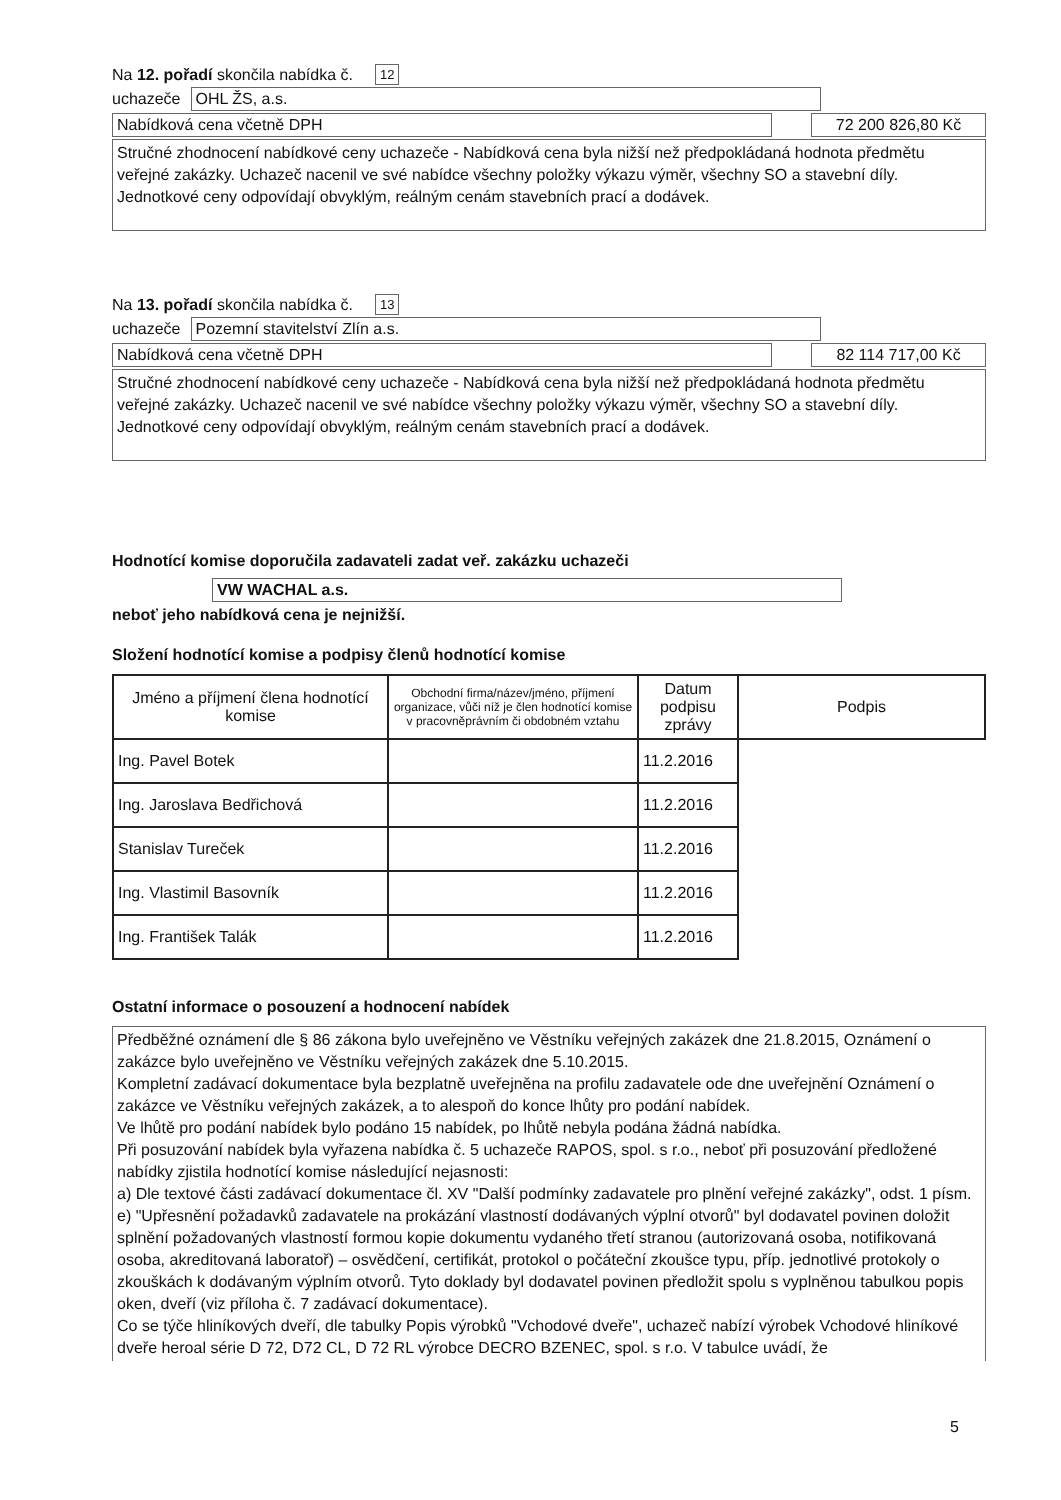Na 12. pořadí skončila nabídka č. 12
uchazeče OHL ŽS, a.s.
Nabídková cena včetně DPH 72 200 826,80 Kč
Stručné zhodnocení nabídkové ceny uchazeče - Nabídková cena byla nižší než předpokládaná hodnota předmětu veřejné zakázky. Uchazeč nacenil ve své nabídce všechny položky výkazu výměr, všechny SO a stavební díly. Jednotkové ceny odpovídají obvyklým, reálným cenám stavebních prací a dodávek.
Na 13. pořadí skončila nabídka č. 13
uchazeče Pozemní stavitelství Zlín a.s.
Nabídková cena včetně DPH 82 114 717,00 Kč
Stručné zhodnocení nabídkové ceny uchazeče - Nabídková cena byla nižší než předpokládaná hodnota předmětu veřejné zakázky. Uchazeč nacenil ve své nabídce všechny položky výkazu výměr, všechny SO a stavební díly. Jednotkové ceny odpovídají obvyklým, reálným cenám stavebních prací a dodávek.
Hodnotící komise doporučila zadavateli zadat veř. zakázku uchazeči
VW WACHAL a.s.
neboť jeho nabídková cena je nejnižší.
Složení hodnotící komise a podpisy členů hodnotící komise
| Jméno a příjmení člena hodnotící komise | Obchodní firma/název/jméno, příjmení organizace, vůči níž je člen hodnotící komise v pracovněprávním či obdobném vztahu | Datum podpisu zprávy | Podpis |
| --- | --- | --- | --- |
| Ing. Pavel Botek | | 11.2.2016 | |
| Ing. Jaroslava Bedřichová | | 11.2.2016 | |
| Stanislav Tureček | | 11.2.2016 | |
| Ing. Vlastimil Basovník | | 11.2.2016 | |
| Ing. František Talák | | 11.2.2016 | |
Ostatní informace o posouzení a hodnocení nabídek
Předběžné oznámení dle § 86 zákona bylo uveřejněno ve Věstníku veřejných zakázek dne 21.8.2015, Oznámení o zakázce bylo uveřejněno ve Věstníku veřejných zakázek dne 5.10.2015.
Kompletní zadávací dokumentace byla bezplatně uveřejněna na profilu zadavatele ode dne uveřejnění Oznámení o zakázce ve Věstníku veřejných zakázek, a to alespoň do konce lhůty pro podání nabídek.
Ve lhůtě pro podání nabídek bylo podáno 15 nabídek, po lhůtě nebyla podána žádná nabídka.
Při posuzování nabídek byla vyřazena nabídka č. 5 uchazeče RAPOS, spol. s r.o., neboť při posuzování předložené nabídky zjistila hodnotící komise následující nejasnosti:
a) Dle textové části zadávací dokumentace čl. XV "Další podmínky zadavatele pro plnění veřejné zakázky", odst. 1 písm. e) "Upřesnění požadavků zadavatele na prokázání vlastností dodávaných výplní otvorů" byl dodavatel povinen doložit splnění požadovaných vlastností formou kopie dokumentu vydaného třetí stranou (autorizovaná osoba, notifikovaná osoba, akreditovaná laboratoř) – osvědčení, certifikát, protokol o počáteční zkoušce typu, příp. jednotlivé protokoly o zkouškách k dodávaným výplním otvorů. Tyto doklady byl dodavatel povinen předložit spolu s vyplněnou tabulkou popis oken, dveří (viz příloha č. 7 zadávací dokumentace).
Co se týče hliníkových dveří, dle tabulky Popis výrobků "Vchodové dveře", uchazeč nabízí výrobek Vchodové hliníkové dveře heroal série D 72, D72 CL, D 72 RL výrobce DECRO BZENEC, spol. s r.o. V tabulce uvádí, že
5